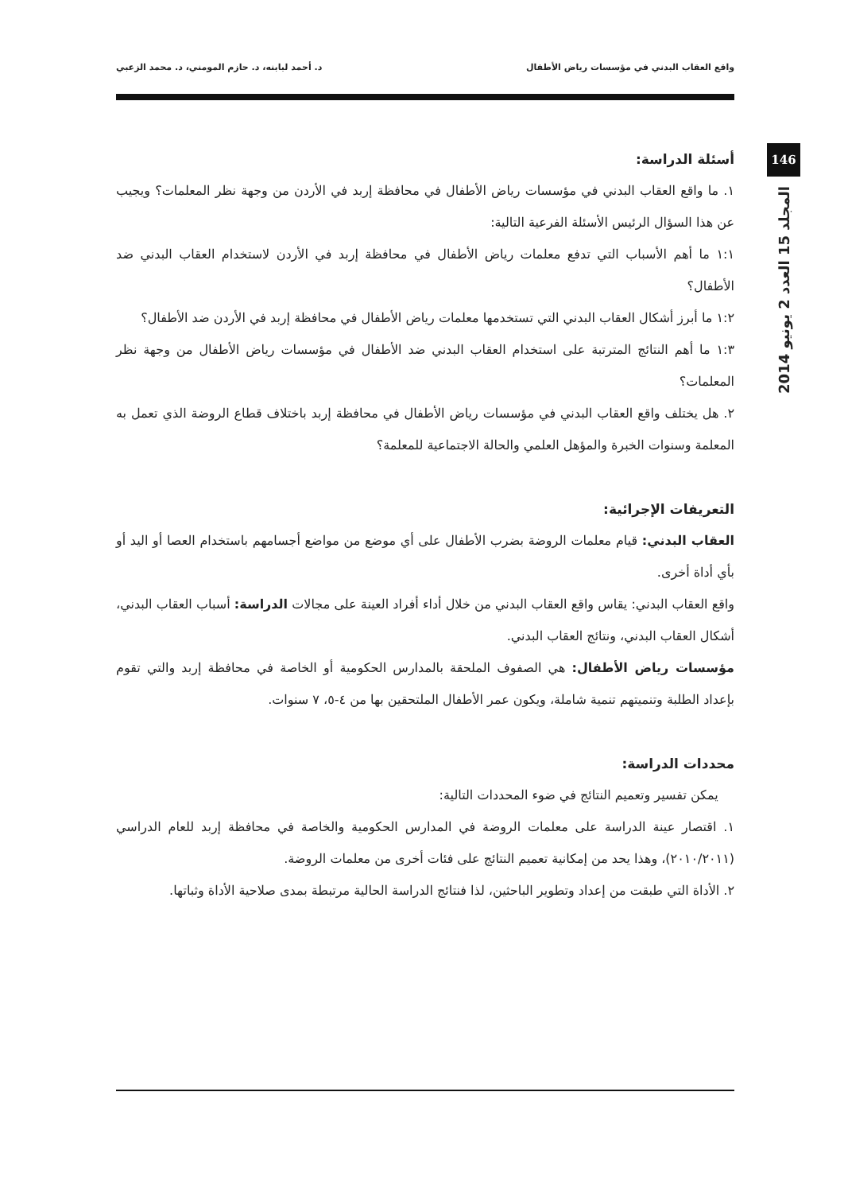واقع العقاب البدني في مؤسسات رياض الأطفال د. أحمد لبابنه، د. حازم المومني، د. محمد الزعبي
146
المجلد 15 العدد 2 يونيو 2014
أسئلة الدراسة:
١. ما واقع العقاب البدني في مؤسسات رياض الأطفال في محافظة إربد في الأردن من وجهة نظر المعلمات؟ ويجيب عن هذا السؤال الرئيس الأسئلة الفرعية التالية:
١:١ ما أهم الأسباب التي تدفع معلمات رياض الأطفال في محافظة إربد في الأردن لاستخدام العقاب البدني ضد الأطفال؟
١:٢ ما أبرز أشكال العقاب البدني التي تستخدمها معلمات رياض الأطفال في محافظة إربد في الأردن ضد الأطفال؟
١:٣ ما أهم النتائج المترتبة على استخدام العقاب البدني ضد الأطفال في مؤسسات رياض الأطفال من وجهة نظر المعلمات؟
٢. هل يختلف واقع العقاب البدني في مؤسسات رياض الأطفال في محافظة إربد باختلاف قطاع الروضة الذي تعمل به المعلمة وسنوات الخبرة والمؤهل العلمي والحالة الاجتماعية للمعلمة؟
التعريفات الإجرائية:
العقاب البدني: قيام معلمات الروضة بضرب الأطفال على أي موضع من مواضع أجسامهم باستخدام العصا أو اليد أو بأي أداة أخرى.
واقع العقاب البدني: يقاس واقع العقاب البدني من خلال أداء أفراد العينة على مجالات الدراسة: أسباب العقاب البدني، أشكال العقاب البدني، ونتائج العقاب البدني.
مؤسسات رياض الأطفال: هي الصفوف الملحقة بالمدارس الحكومية أو الخاصة في محافظة إربد والتي تقوم بإعداد الطلبة وتنميتهم تنمية شاملة، ويكون عمر الأطفال الملتحقين بها من ٤-٥، ٧ سنوات.
محددات الدراسة:
يمكن تفسير وتعميم النتائج في ضوء المحددات التالية:
١. اقتصار عينة الدراسة على معلمات الروضة في المدارس الحكومية والخاصة في محافظة إربد للعام الدراسي (٢٠١٠/٢٠١١)، وهذا يحد من إمكانية تعميم النتائج على فئات أخرى من معلمات الروضة.
٢. الأداة التي طبقت من إعداد وتطوير الباحثين، لذا فنتائج الدراسة الحالية مرتبطة بمدى صلاحية الأداة وثباتها.